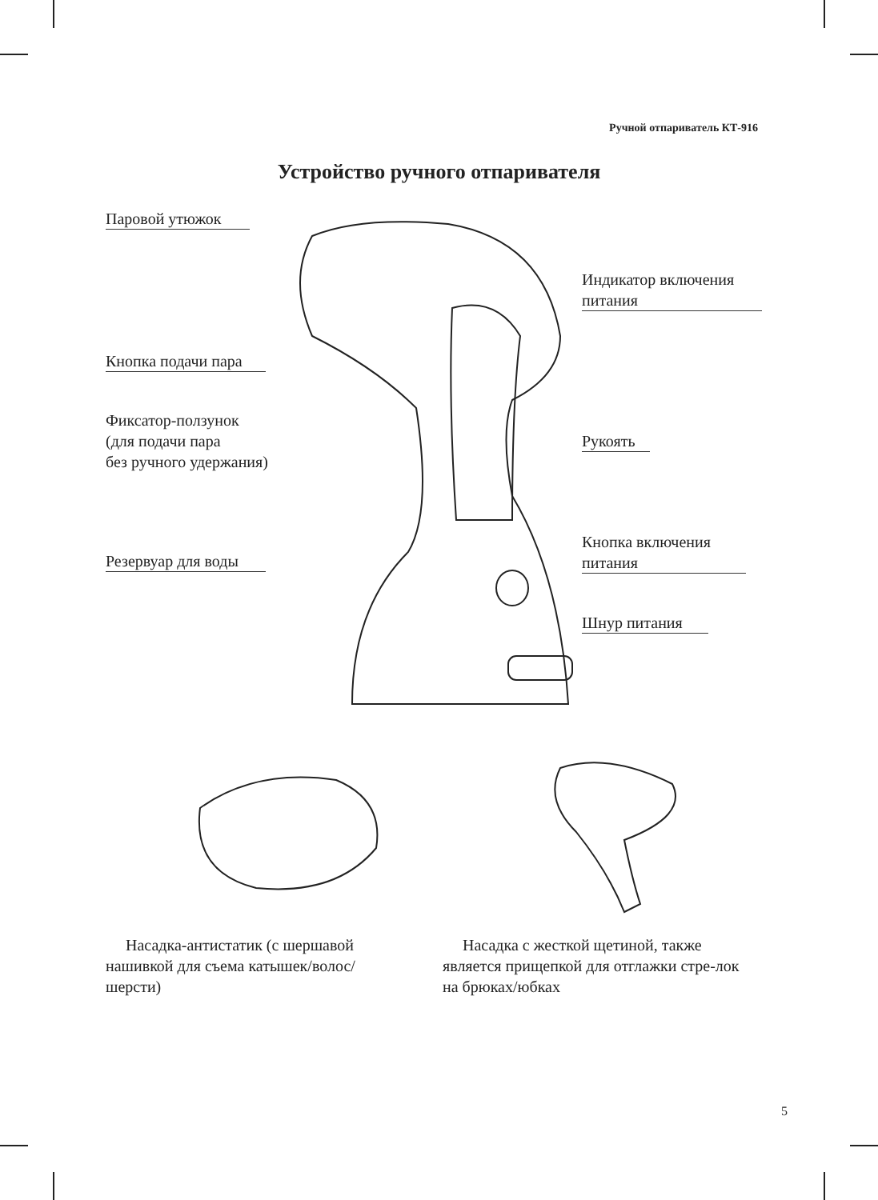Ручной отпариватель КТ-916
Устройство ручного отпаривателя
Паровой утюжок
Индикатор включения
питания
Кнопка подачи пара
Фиксатор-ползунок
(для подачи пара
без ручного удержания)
Рукоять
Кнопка включения
питания
Резервуар для воды
Шнур питания
Насадка-антистатик (с шершавой нашивкой для съема катышек/волос/ шерсти)
Насадка с жесткой щетиной, также является прищепкой для отглажки стре-лок на брюках/юбках
5